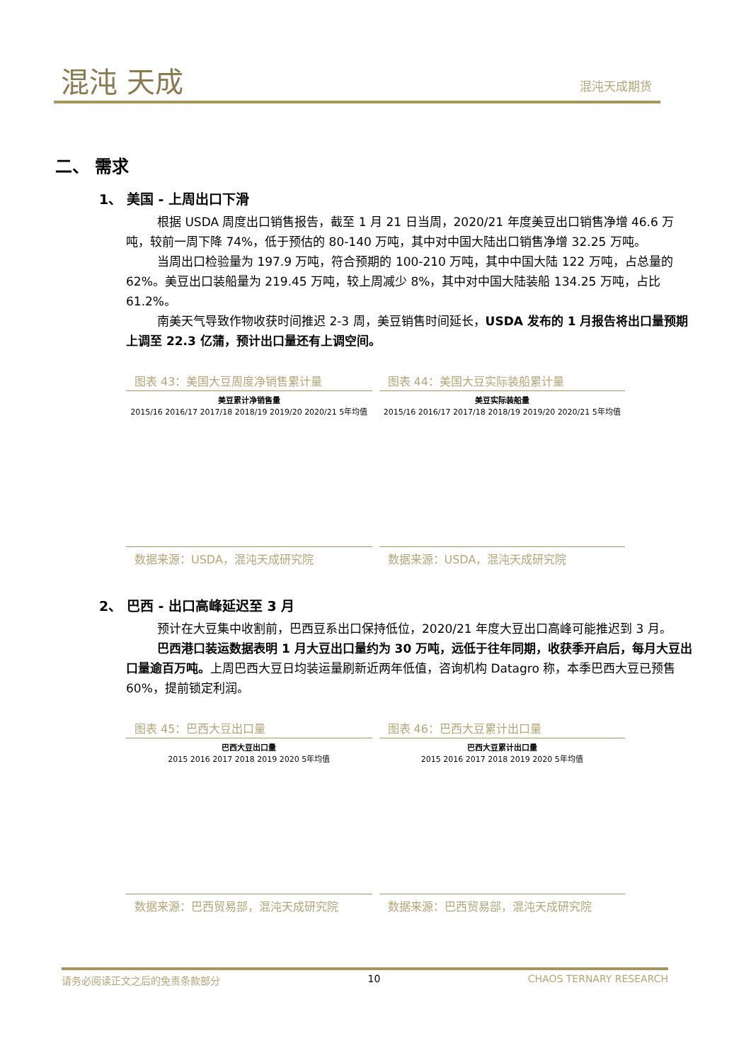混沌 天成 混沌天成期货
二、 需求
1、 美国 - 上周出口下滑
根据 USDA 周度出口销售报告，截至 1 月 21 日当周，2020/21 年度美豆出口销售净增 46.6 万吨，较前一周下降 74%，低于预估的 80-140 万吨，其中对中国大陆出口销售净增 32.25 万吨。
当周出口检验量为 197.9 万吨，符合预期的 100-210 万吨，其中中国大陆 122 万吨，占总量的 62%。美豆出口装船量为 219.45 万吨，较上周减少 8%，其中对中国大陆装船 134.25 万吨，占比 61.2%。
南美天气导致作物收获时间推迟 2-3 周，美豆销售时间延长，USDA 发布的 1 月报告将出口量预期上调至 22.3 亿蒲，预计出口量还有上调空间。
图表 43：美国大豆周度净销售累计量
美豆累计净销售量
2015/16 2016/17 2017/18 2018/19 2019/20 2020/21 5年均值
数据来源：USDA，混沌天成研究院
图表 44：美国大豆实际装船累计量
美豆实际装船量
2015/16 2016/17 2017/18 2018/19 2019/20 2020/21 5年均值
数据来源：USDA，混沌天成研究院
2、 巴西 - 出口高峰延迟至 3 月
预计在大豆集中收割前，巴西豆系出口保持低位，2020/21 年度大豆出口高峰可能推迟到 3 月。
巴西港口装运数据表明 1 月大豆出口量约为 30 万吨，远低于往年同期，收获季开启后，每月大豆出口量逾百万吨。上周巴西大豆日均装运量刷新近两年低值，咨询机构 Datagro 称，本季巴西大豆已预售 60%，提前锁定利润。
图表 45：巴西大豆出口量
巴西大豆出口量
2015 2016 2017 2018 2019 2020 5年均值
数据来源：巴西贸易部，混沌天成研究院
图表 46：巴西大豆累计出口量
巴西大豆累计出口量
2015 2016 2017 2018 2019 2020 5年均值
数据来源：巴西贸易部，混沌天成研究院
请务必阅读正文之后的免责条款部分 10 CHAOS TERNARY RESEARCH